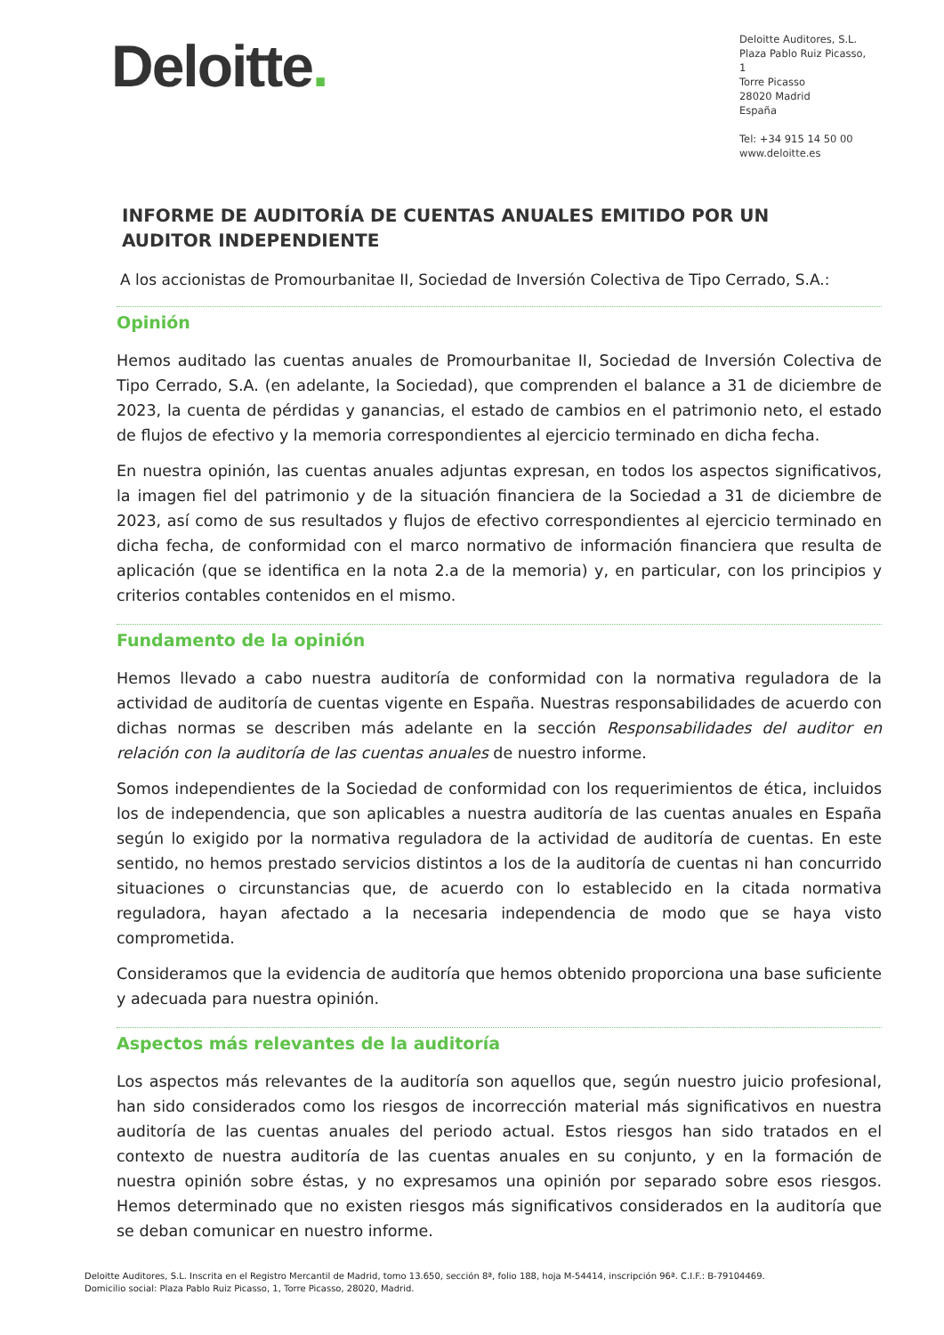Deloitte.
Deloitte Auditores, S.L.
Plaza Pablo Ruiz Picasso, 1
Torre Picasso
28020 Madrid
España
Tel: +34 915 14 50 00
www.deloitte.es
INFORME DE AUDITORÍA DE CUENTAS ANUALES EMITIDO POR UN AUDITOR INDEPENDIENTE
A los accionistas de Promourbanitae II, Sociedad de Inversión Colectiva de Tipo Cerrado, S.A.:
Opinión
Hemos auditado las cuentas anuales de Promourbanitae II, Sociedad de Inversión Colectiva de Tipo Cerrado, S.A. (en adelante, la Sociedad), que comprenden el balance a 31 de diciembre de 2023, la cuenta de pérdidas y ganancias, el estado de cambios en el patrimonio neto, el estado de flujos de efectivo y la memoria correspondientes al ejercicio terminado en dicha fecha.
En nuestra opinión, las cuentas anuales adjuntas expresan, en todos los aspectos significativos, la imagen fiel del patrimonio y de la situación financiera de la Sociedad a 31 de diciembre de 2023, así como de sus resultados y flujos de efectivo correspondientes al ejercicio terminado en dicha fecha, de conformidad con el marco normativo de información financiera que resulta de aplicación (que se identifica en la nota 2.a de la memoria) y, en particular, con los principios y criterios contables contenidos en el mismo.
Fundamento de la opinión
Hemos llevado a cabo nuestra auditoría de conformidad con la normativa reguladora de la actividad de auditoría de cuentas vigente en España. Nuestras responsabilidades de acuerdo con dichas normas se describen más adelante en la sección Responsabilidades del auditor en relación con la auditoría de las cuentas anuales de nuestro informe.
Somos independientes de la Sociedad de conformidad con los requerimientos de ética, incluidos los de independencia, que son aplicables a nuestra auditoría de las cuentas anuales en España según lo exigido por la normativa reguladora de la actividad de auditoría de cuentas. En este sentido, no hemos prestado servicios distintos a los de la auditoría de cuentas ni han concurrido situaciones o circunstancias que, de acuerdo con lo establecido en la citada normativa reguladora, hayan afectado a la necesaria independencia de modo que se haya visto comprometida.
Consideramos que la evidencia de auditoría que hemos obtenido proporciona una base suficiente y adecuada para nuestra opinión.
Aspectos más relevantes de la auditoría
Los aspectos más relevantes de la auditoría son aquellos que, según nuestro juicio profesional, han sido considerados como los riesgos de incorrección material más significativos en nuestra auditoría de las cuentas anuales del periodo actual. Estos riesgos han sido tratados en el contexto de nuestra auditoría de las cuentas anuales en su conjunto, y en la formación de nuestra opinión sobre éstas, y no expresamos una opinión por separado sobre esos riesgos. Hemos determinado que no existen riesgos más significativos considerados en la auditoría que se deban comunicar en nuestro informe.
Deloitte Auditores, S.L. Inscrita en el Registro Mercantil de Madrid, tomo 13.650, sección 8ª, folio 188, hoja M-54414, inscripción 96ª. C.I.F.: B-79104469.
Domicilio social: Plaza Pablo Ruiz Picasso, 1, Torre Picasso, 28020, Madrid.